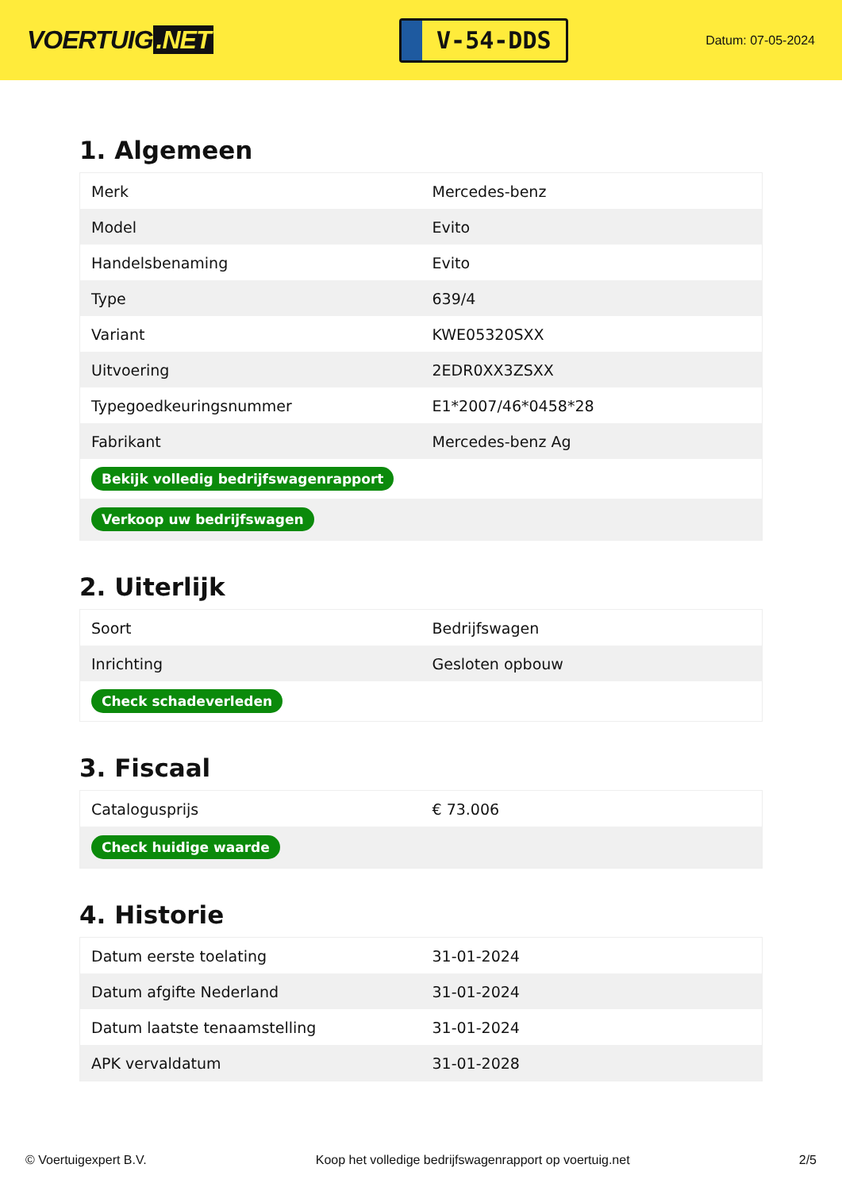VOERTUIG.NET
V-54-DDS
Datum: 07-05-2024
1. Algemeen
| Merk | Mercedes-benz |
| Model | Evito |
| Handelsbenaming | Evito |
| Type | 639/4 |
| Variant | KWE05320SXX |
| Uitvoering | 2EDR0XX3ZSXX |
| Typegoedkeuringsnummer | E1*2007/46*0458*28 |
| Fabrikant | Mercedes-benz Ag |
| Bekijk volledig bedrijfswagenrapport | |
| Verkoop uw bedrijfswagen | |
2. Uiterlijk
| Soort | Bedrijfswagen |
| Inrichting | Gesloten opbouw |
| Check schadeverleden | |
3. Fiscaal
| Catalogusprijs | € 73.006 |
| Check huidige waarde | |
4. Historie
| Datum eerste toelating | 31-01-2024 |
| Datum afgifte Nederland | 31-01-2024 |
| Datum laatste tenaamstelling | 31-01-2024 |
| APK vervaldatum | 31-01-2028 |
© Voertuigexpert B.V. Koop het volledige bedrijfswagenrapport op voertuig.net 2/5